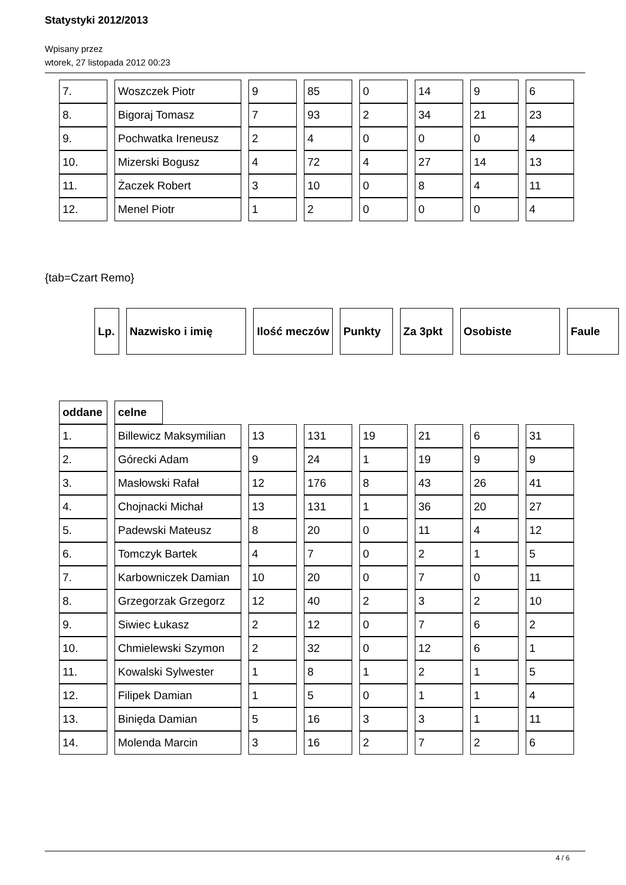Statystyki 2012/2013
Wpisany przez
wtorek, 27 listopada 2012 00:23
| 7. | Woszczek Piotr | 9 | 85 | 0 | 14 | 9 | 6 |
| 8. | Bigoraj Tomasz | 7 | 93 | 2 | 34 | 21 | 23 |
| 9. | Pochwatka Ireneusz | 2 | 4 | 0 | 0 | 0 | 4 |
| 10. | Mizerski Bogusz | 4 | 72 | 4 | 27 | 14 | 13 |
| 11. | Żaczek Robert | 3 | 10 | 0 | 8 | 4 | 11 |
| 12. | Menel Piotr | 1 | 2 | 0 | 0 | 0 | 4 |
{tab=Czart Remo}
| Lp. | Nazwisko i imię | Ilość meczów | Punkty | Za 3pkt | Osobiste | Faule |
| --- | --- | --- | --- | --- | --- | --- |
| oddane | celne |
| --- | --- |
| 1. | Billewicz Maksymilian | 13 | 131 | 19 | 21 | 6 | 31 |
| 2. | Górecki Adam | 9 | 24 | 1 | 19 | 9 | 9 |
| 3. | Masłowski Rafał | 12 | 176 | 8 | 43 | 26 | 41 |
| 4. | Chojnacki Michał | 13 | 131 | 1 | 36 | 20 | 27 |
| 5. | Padewski Mateusz | 8 | 20 | 0 | 11 | 4 | 12 |
| 6. | Tomczyk Bartek | 4 | 7 | 0 | 2 | 1 | 5 |
| 7. | Karbowniczek Damian | 10 | 20 | 0 | 7 | 0 | 11 |
| 8. | Grzegorzak Grzegorz | 12 | 40 | 2 | 3 | 2 | 10 |
| 9. | Siwiec Łukasz | 2 | 12 | 0 | 7 | 6 | 2 |
| 10. | Chmielewski Szymon | 2 | 32 | 0 | 12 | 6 | 1 |
| 11. | Kowalski Sylwester | 1 | 8 | 1 | 2 | 1 | 5 |
| 12. | Filipek Damian | 1 | 5 | 0 | 1 | 1 | 4 |
| 13. | Binięda Damian | 5 | 16 | 3 | 3 | 1 | 11 |
| 14. | Molenda Marcin | 3 | 16 | 2 | 7 | 2 | 6 |
4 / 6